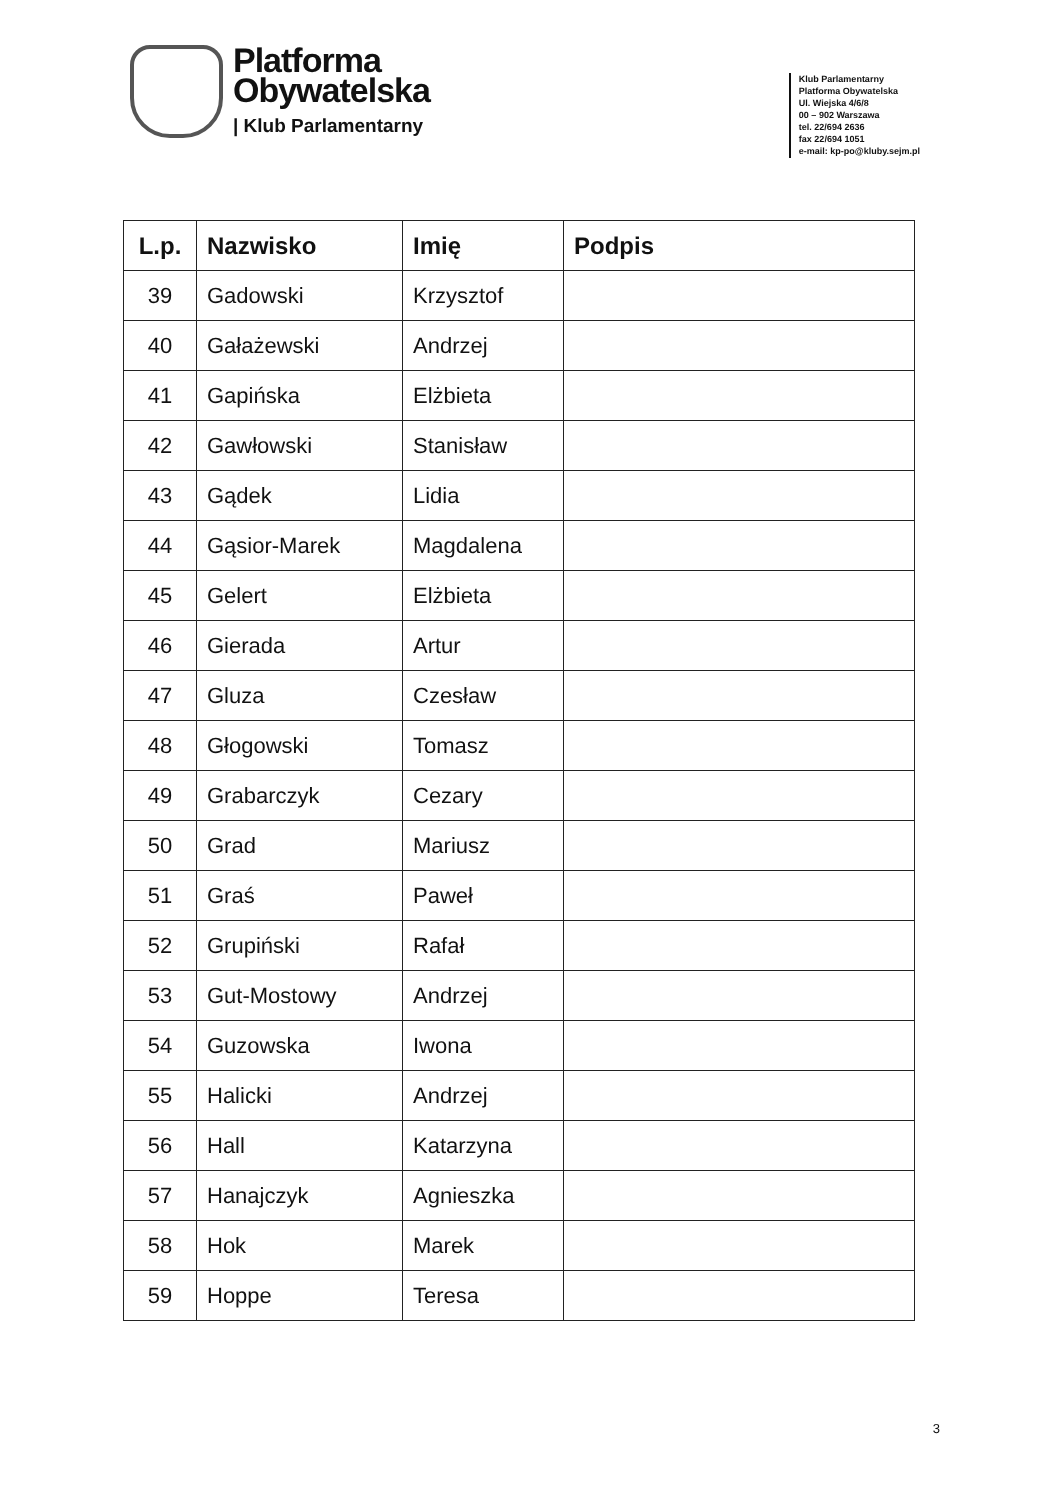Platforma
Obywatelska
| Klub Parlamentarny
Klub Parlamentarny
Platforma Obywatelska
Ul. Wiejska 4/6/8
00 – 902 Warszawa
tel. 22/694 2636
fax 22/694 1051
e-mail: kp-po@kluby.sejm.pl
| L.p. | Nazwisko | Imię | Podpis |
| --- | --- | --- | --- |
| 39 | Gadowski | Krzysztof | |
| 40 | Gałażewski | Andrzej | |
| 41 | Gapińska | Elżbieta | |
| 42 | Gawłowski | Stanisław | |
| 43 | Gądek | Lidia | |
| 44 | Gąsior-Marek | Magdalena | |
| 45 | Gelert | Elżbieta | |
| 46 | Gierada | Artur | |
| 47 | Gluza | Czesław | |
| 48 | Głogowski | Tomasz | |
| 49 | Grabarczyk | Cezary | |
| 50 | Grad | Mariusz | |
| 51 | Graś | Paweł | |
| 52 | Grupiński | Rafał | |
| 53 | Gut-Mostowy | Andrzej | |
| 54 | Guzowska | Iwona | |
| 55 | Halicki | Andrzej | |
| 56 | Hall | Katarzyna | |
| 57 | Hanajczyk | Agnieszka | |
| 58 | Hok | Marek | |
| 59 | Hoppe | Teresa | |
3